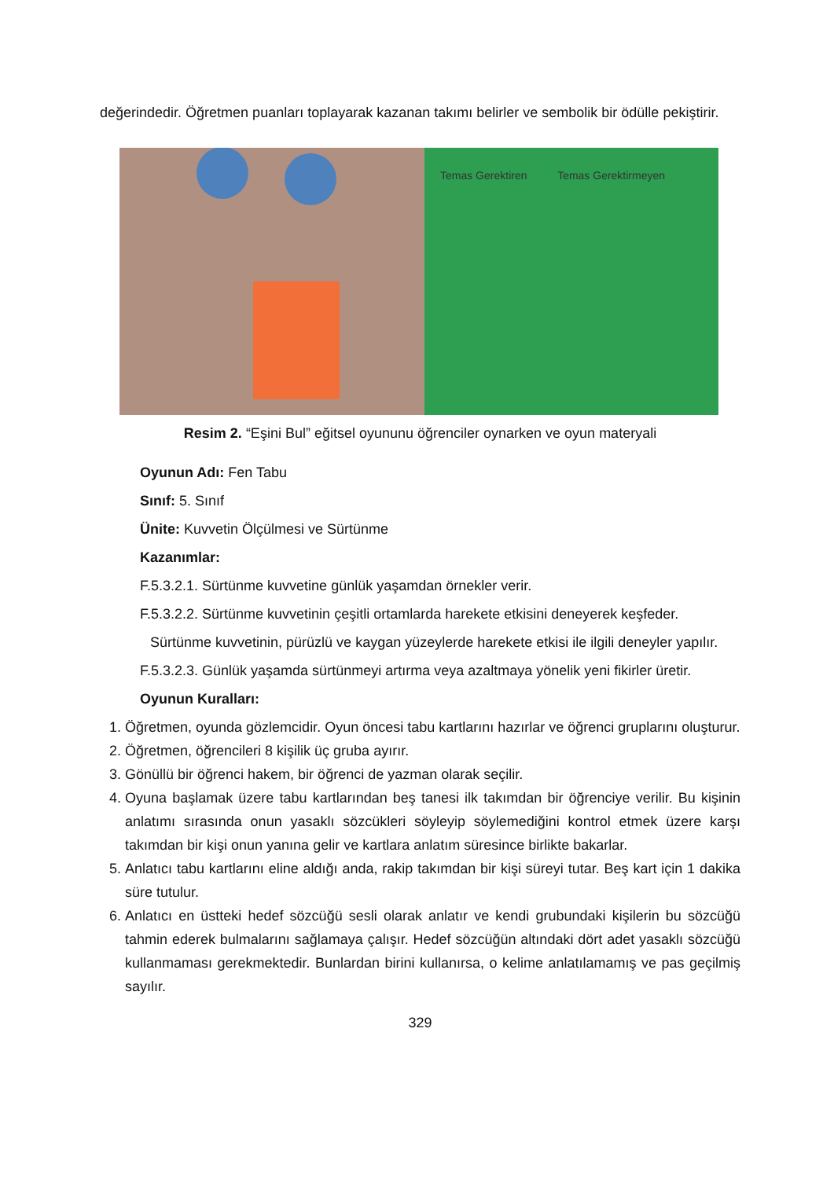değerindedir. Öğretmen puanları toplayarak kazanan takımı belirler ve sembolik bir ödülle pekiştirir.
Temas Gerektiren Temas Gerektirmeyen
Resim 2. “Eşini Bul” eğitsel oyununu öğrenciler oynarken ve oyun materyali
Oyunun Adı: Fen Tabu
Sınıf: 5. Sınıf
Ünite: Kuvvetin Ölçülmesi ve Sürtünme
Kazanımlar:
F.5.3.2.1. Sürtünme kuvvetine günlük yaşamdan örnekler verir.
F.5.3.2.2. Sürtünme kuvvetinin çeşitli ortamlarda harekete etkisini deneyerek keşfeder.
Sürtünme kuvvetinin, pürüzlü ve kaygan yüzeylerde harekete etkisi ile ilgili deneyler yapılır.
F.5.3.2.3. Günlük yaşamda sürtünmeyi artırma veya azaltmaya yönelik yeni fikirler üretir.
Oyunun Kuralları:
1. Öğretmen, oyunda gözlemcidir. Oyun öncesi tabu kartlarını hazırlar ve öğrenci gruplarını oluşturur.
2. Öğretmen, öğrencileri 8 kişilik üç gruba ayırır.
3. Gönüllü bir öğrenci hakem, bir öğrenci de yazman olarak seçilir.
4. Oyuna başlamak üzere tabu kartlarından beş tanesi ilk takımdan bir öğrenciye verilir. Bu kişinin anlatımı sırasında onun yasaklı sözcükleri söyleyip söylemediğini kontrol etmek üzere karşı takımdan bir kişi onun yanına gelir ve kartlara anlatım süresince birlikte bakarlar.
5. Anlatıcı tabu kartlarını eline aldığı anda, rakip takımdan bir kişi süreyi tutar. Beş kart için 1 dakika süre tutulur.
6. Anlatıcı en üstteki hedef sözcüğü sesli olarak anlatır ve kendi grubundaki kişilerin bu sözcüğü tahmin ederek bulmalarını sağlamaya çalışır. Hedef sözcüğün altındaki dört adet yasaklı sözcüğü kullanmaması gerekmektedir. Bunlardan birini kullanırsa, o kelime anlatılamamış ve pas geçilmiş sayılır.
329